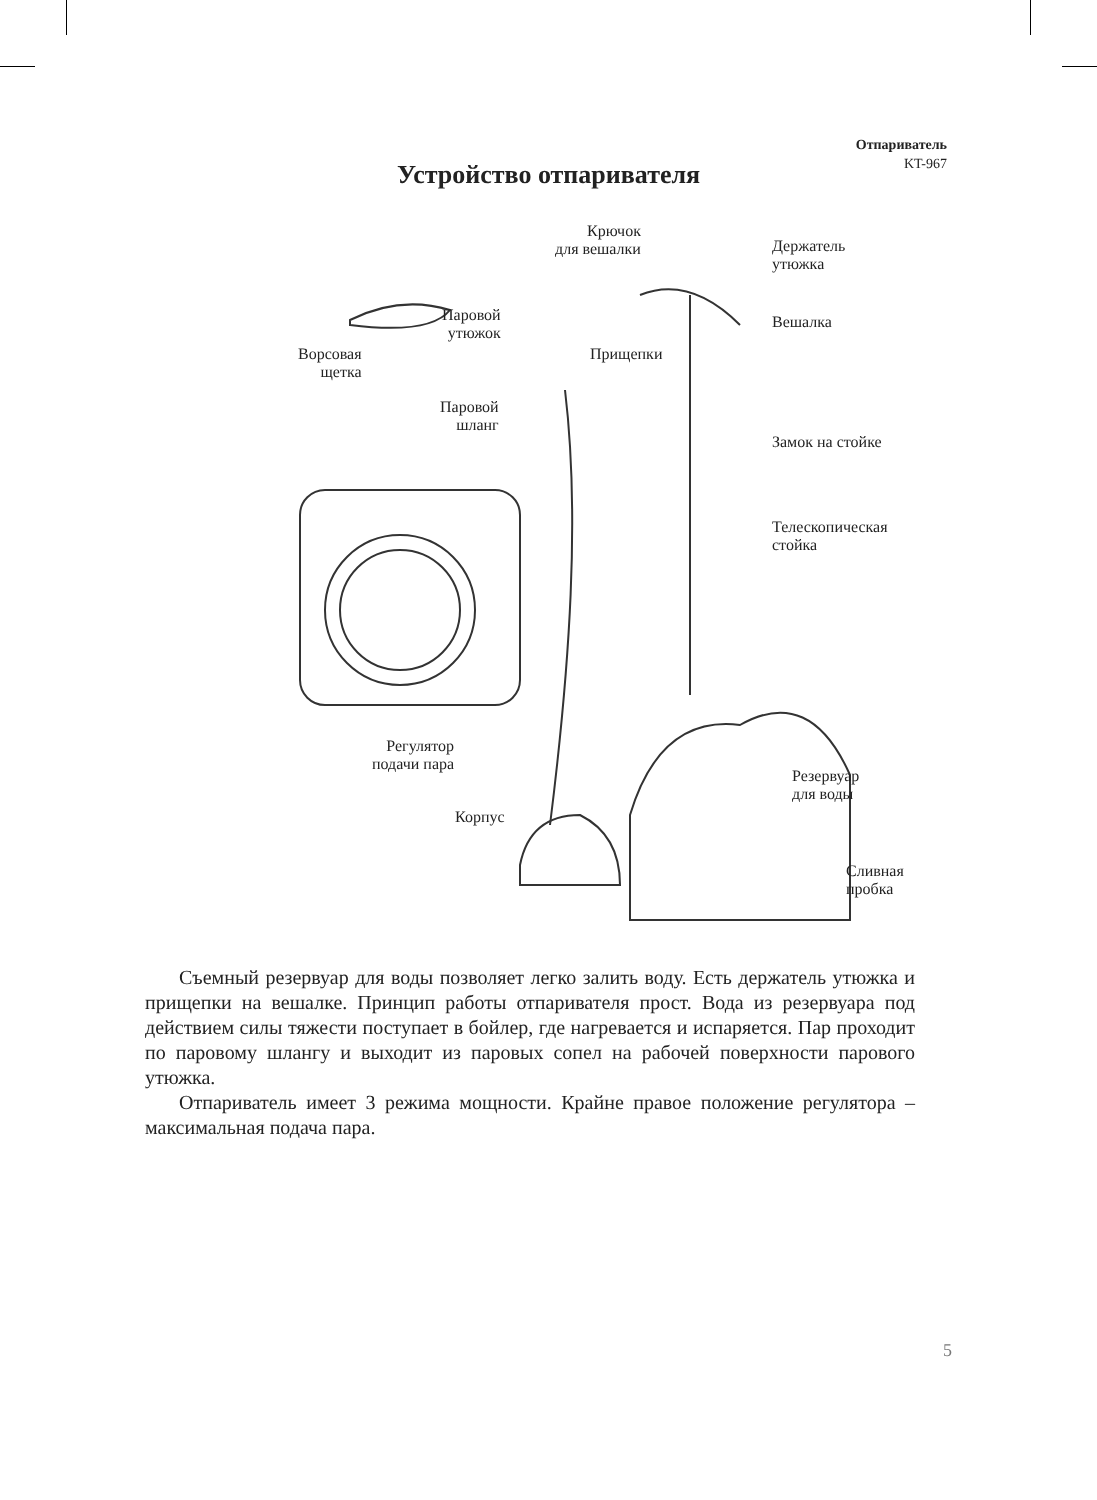Отпариватель
KT-967
Устройство отпаривателя
Крючок
для вешалки
Держатель
утюжка
Паровой
утюжок
Вешалка
Ворсовая
щетка
Прищепки
Паровой
шланг
Замок на стойке
Телескопическая
стойка
Регулятор
подачи пара
Резервуар
для воды
Корпус
Сливная
пробка
Съемный резервуар для воды позволяет легко залить воду. Есть держатель утюжка и прищепки на вешалке. Принцип работы отпаривателя прост. Вода из резервуара под действием силы тяжести поступает в бойлер, где нагревается и испаряется. Пар проходит по паровому шлангу и выходит из паровых сопел на рабочей поверхности парового утюжка.
Отпариватель имеет 3 режима мощности. Крайне правое положение регулятора – максимальная подача пара.
5